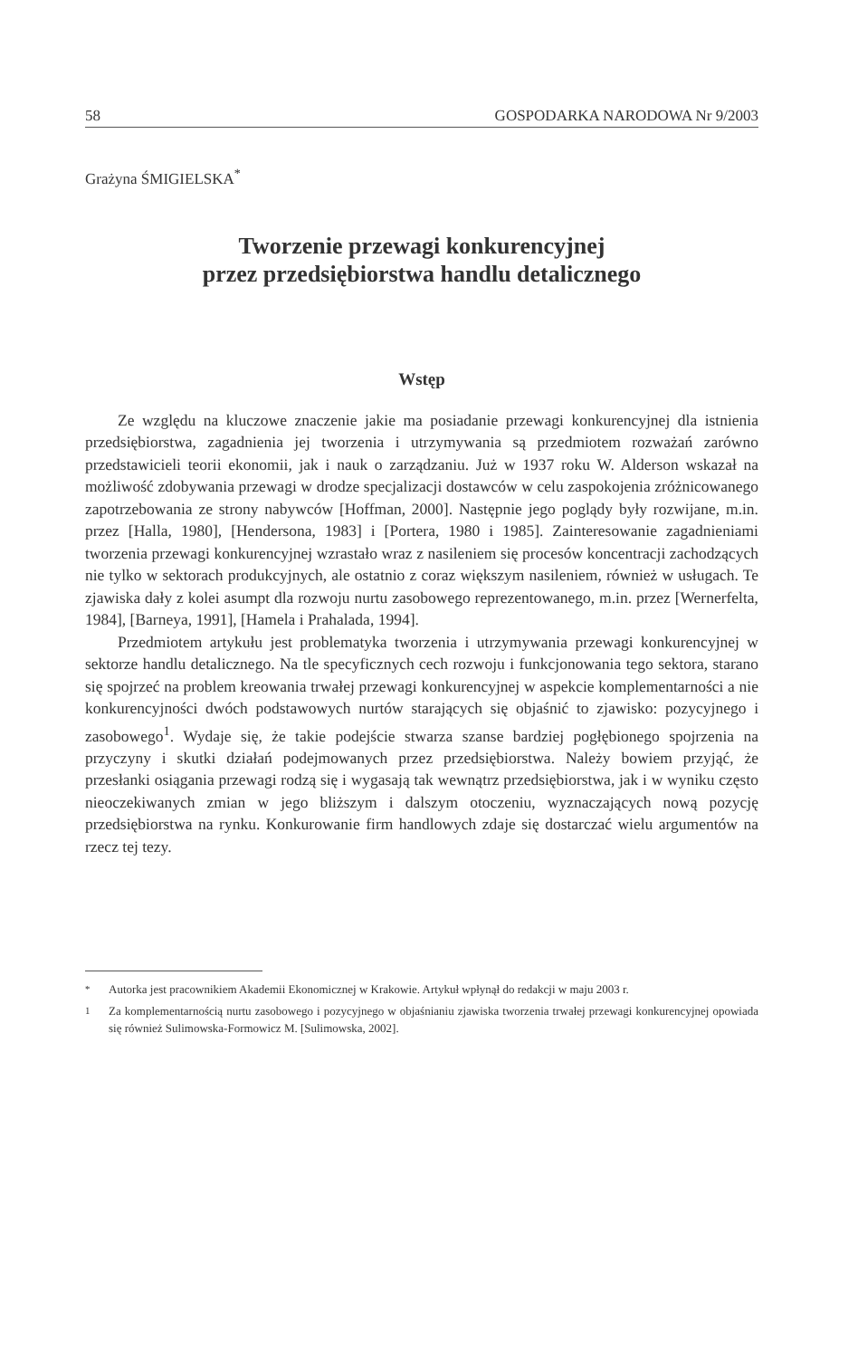58 GOSPODARKA NARODOWA Nr 9/2003
Grażyna ŚMIGIELSKA<sup>*</sup>
Tworzenie przewagi konkurencyjnej
przez przedsiębiorstwa handlu detalicznego
Wstęp
Ze względu na kluczowe znaczenie jakie ma posiadanie przewagi konkurencyjnej dla istnienia przedsiębiorstwa, zagadnienia jej tworzenia i utrzymywania są przedmiotem rozważań zarówno przedstawicieli teorii ekonomii, jak i nauk o zarządzaniu. Już w 1937 roku W. Alderson wskazał na możliwość zdobywania przewagi w drodze specjalizacji dostawców w celu zaspokojenia zróżnicowanego zapotrzebowania ze strony nabywców [Hoffman, 2000]. Następnie jego poglądy były rozwijane, m.in. przez [Halla, 1980], [Hendersona, 1983] i [Portera, 1980 i 1985]. Zainteresowanie zagadnieniami tworzenia przewagi konkurencyjnej wzrastało wraz z nasileniem się procesów koncentracji zachodzących nie tylko w sektorach produkcyjnych, ale ostatnio z coraz większym nasileniem, również w usługach. Te zjawiska dały z kolei asumpt dla rozwoju nurtu zasobowego reprezentowanego, m.in. przez [Wernerfelta, 1984], [Barneya, 1991], [Hamela i Prahalada, 1994].
Przedmiotem artykułu jest problematyka tworzenia i utrzymywania przewagi konkurencyjnej w sektorze handlu detalicznego. Na tle specyficznych cech rozwoju i funkcjonowania tego sektora, starano się spojrzeć na problem kreowania trwałej przewagi konkurencyjnej w aspekcie komplementarności a nie konkurencyjności dwóch podstawowych nurtów starających się objaśnić to zjawisko: pozycyjnego i zasobowego<sup>1</sup>. Wydaje się, że takie podejście stwarza szanse bardziej pogłębionego spojrzenia na przyczyny i skutki działań podejmowanych przez przedsiębiorstwa. Należy bowiem przyjąć, że przesłanki osiągania przewagi rodzą się i wygasają tak wewnątrz przedsiębiorstwa, jak i w wyniku często nieoczekiwanych zmian w jego bliższym i dalszym otoczeniu, wyznaczających nową pozycję przedsiębiorstwa na rynku. Konkurowanie firm handlowych zdaje się dostarczać wielu argumentów na rzecz tej tezy.
<sup>*</sup> Autorka jest pracownikiem Akademii Ekonomicznej w Krakowie. Artykuł wpłynął do redakcji w maju 2003 r.
<sup>1</sup> Za komplementarnością nurtu zasobowego i pozycyjnego w objaśnianiu zjawiska tworzenia trwałej przewagi konkurencyjnej opowiada się również Sulimowska-Formowicz M. [Sulimowska, 2002].